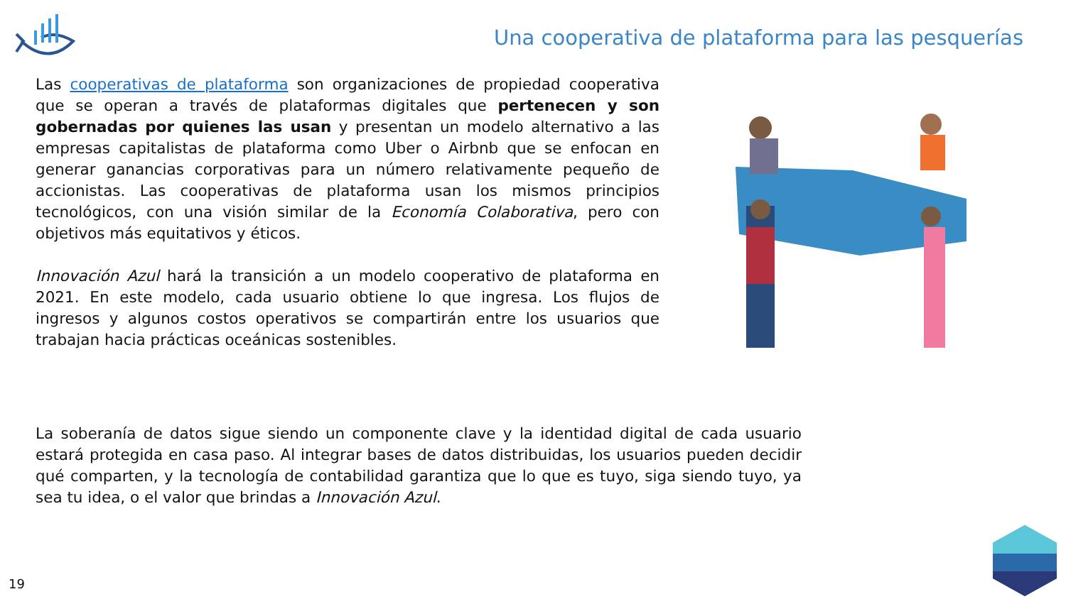Una cooperativa de plataforma para las pesquerías
Las cooperativas de plataforma son organizaciones de propiedad cooperativa que se operan a través de plataformas digitales que pertenecen y son gobernadas por quienes las usan y presentan un modelo alternativo a las empresas capitalistas de plataforma como Uber o Airbnb que se enfocan en generar ganancias corporativas para un número relativamente pequeño de accionistas. Las cooperativas de plataforma usan los mismos principios tecnológicos, con una visión similar de la Economía Colaborativa, pero con objetivos más equitativos y éticos.
Innovación Azul hará la transición a un modelo cooperativo de plataforma en 2021. En este modelo, cada usuario obtiene lo que ingresa. Los flujos de ingresos y algunos costos operativos se compartirán entre los usuarios que trabajan hacia prácticas oceánicas sostenibles.
La soberanía de datos sigue siendo un componente clave y la identidad digital de cada usuario estará protegida en casa paso. Al integrar bases de datos distribuidas, los usuarios pueden decidir qué comparten, y la tecnología de contabilidad garantiza que lo que es tuyo, siga siendo tuyo, ya sea tu idea, o el valor que brindas a Innovación Azul.
19